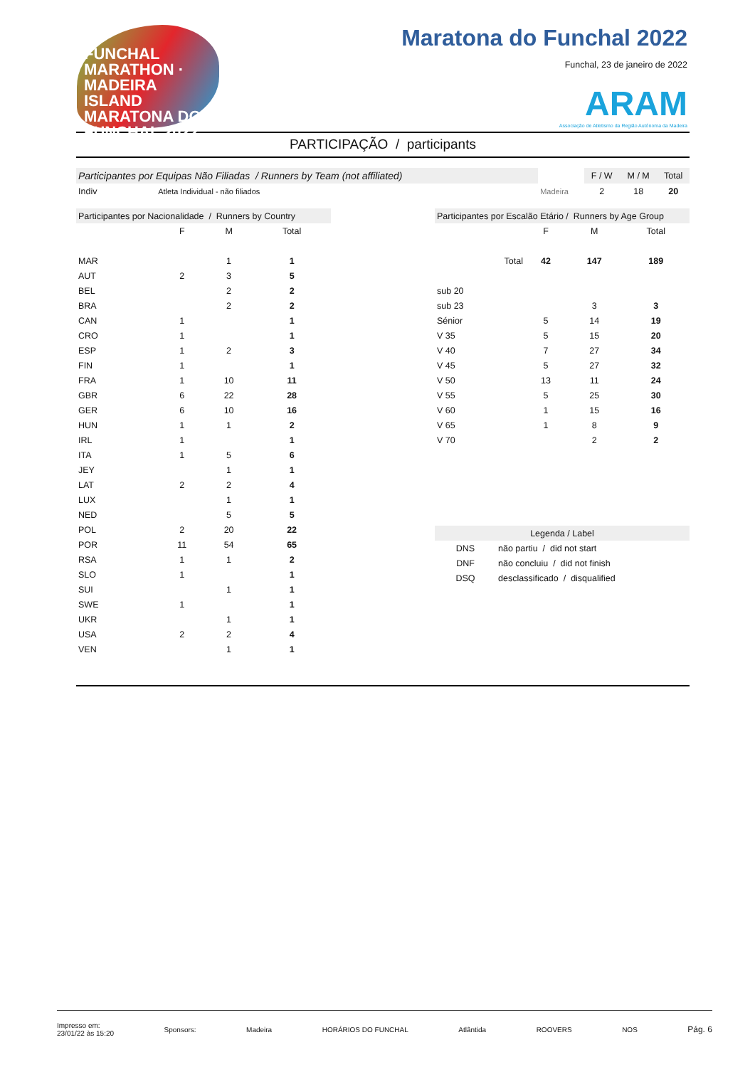FUNCHAL MARATHON · MADEIRA ISLAND
MARATONA DO
FUNCHAL 2022
Maratona do Funchal 2022
Funchal, 23 de janeiro de 2022
ARAM
Associação de Atletismo da Região Autónoma da Madeira
PARTICIPAÇÃO / participants
| Participantes por Equipas Não Filiadas / Runners by Team (not affiliated) | | | | F / W | M / M | Total |
| --- | --- | --- | --- | --- | --- | --- |
| Indiv | Atleta Individual - não filiados | | Madeira | 2 | 18 | 20 |
| Participantes por Nacionalidade / Runners by Country | | | |
| --- | --- | --- | --- |
| | F | M | Total |
| MAR | | 1 | 1 |
| AUT | 2 | 3 | 5 |
| BEL | | 2 | 2 |
| BRA | | 2 | 2 |
| CAN | 1 | | 1 |
| CRO | 1 | | 1 |
| ESP | 1 | 2 | 3 |
| FIN | 1 | | 1 |
| FRA | 1 | 10 | 11 |
| GBR | 6 | 22 | 28 |
| GER | 6 | 10 | 16 |
| HUN | 1 | 1 | 2 |
| IRL | 1 | | 1 |
| ITA | 1 | 5 | 6 |
| JEY | | 1 | 1 |
| LAT | 2 | 2 | 4 |
| LUX | | 1 | 1 |
| NED | | 5 | 5 |
| POL | 2 | 20 | 22 |
| POR | 11 | 54 | 65 |
| RSA | 1 | 1 | 2 |
| SLO | 1 | | 1 |
| SUI | | 1 | 1 |
| SWE | 1 | | 1 |
| UKR | | 1 | 1 |
| USA | 2 | 2 | 4 |
| VEN | | 1 | 1 |
| Participantes por Escalão Etário / Runners by Age Group | | | |
| --- | --- | --- | --- |
| | F | M | Total |
| Total | 42 | 147 | 189 |
| sub 20 | | | |
| sub 23 | | 3 | 3 |
| Sénior | 5 | 14 | 19 |
| V 35 | 5 | 15 | 20 |
| V 40 | 7 | 27 | 34 |
| V 45 | 5 | 27 | 32 |
| V 50 | 13 | 11 | 24 |
| V 55 | 5 | 25 | 30 |
| V 60 | 1 | 15 | 16 |
| V 65 | 1 | 8 | 9 |
| V 70 | | 2 | 2 |
| Legenda / Label | |
| --- | --- |
| DNS | não partiu / did not start |
| DNF | não concluiu / did not finish |
| DSQ | desclassificado / disqualified |
Impresso em:
23/01/22 às 15:20
Sponsors: Madeira HORÁRIOS DO FUNCHAL Atlântida ROOVERS NOS
Pág. 6